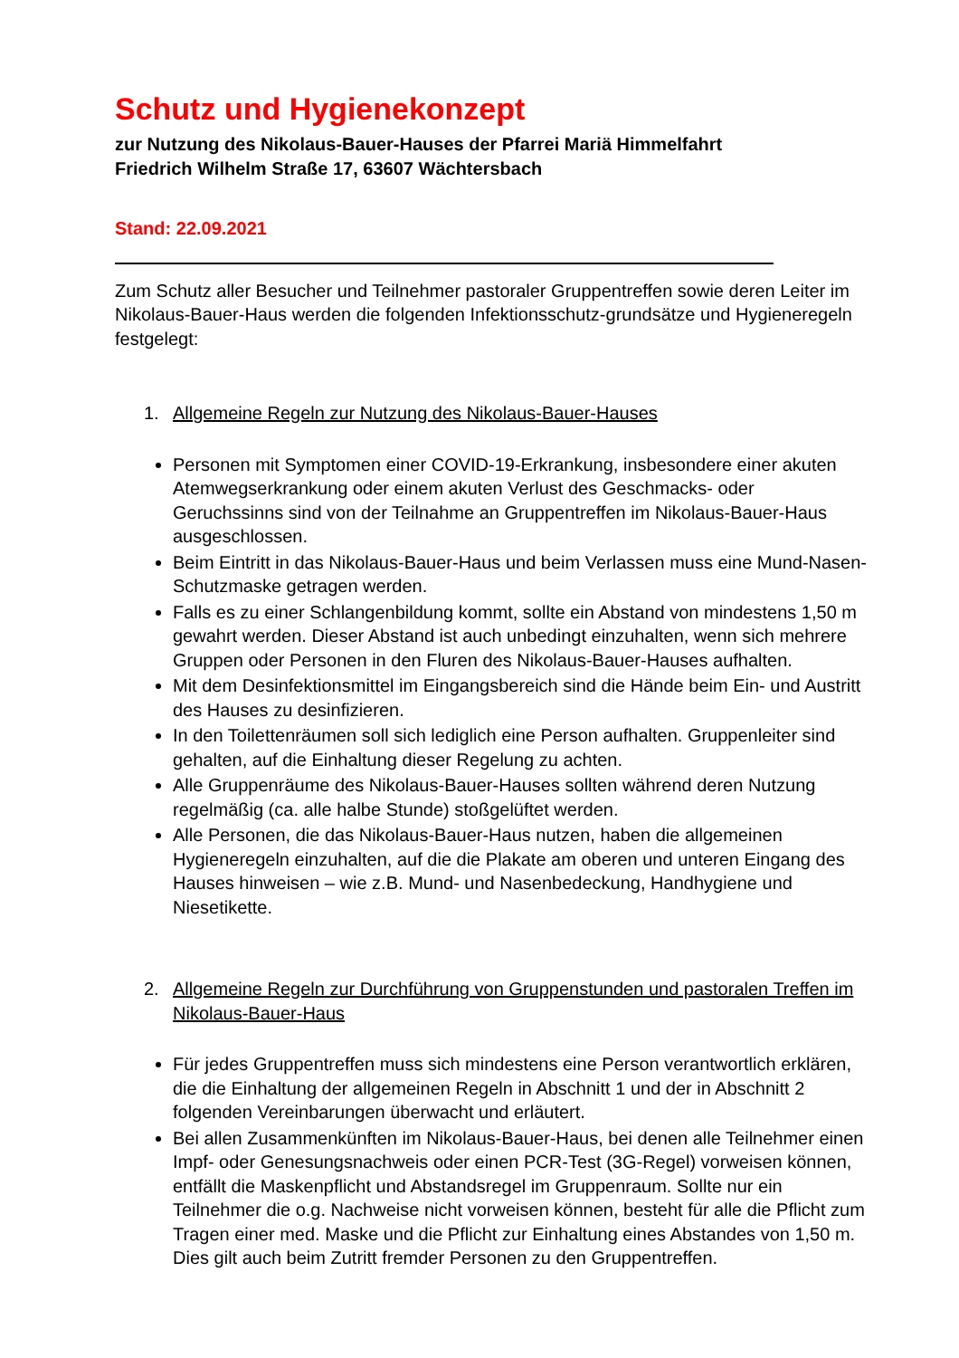Schutz und Hygienekonzept
zur Nutzung des Nikolaus-Bauer-Hauses der Pfarrei Mariä Himmelfahrt
Friedrich Wilhelm Straße 17, 63607 Wächtersbach
Stand: 22.09.2021
Zum Schutz aller Besucher und Teilnehmer pastoraler Gruppentreffen sowie deren Leiter im Nikolaus-Bauer-Haus werden die folgenden Infektionsschutz-grundsätze und Hygieneregeln festgelegt:
1. Allgemeine Regeln zur Nutzung des Nikolaus-Bauer-Hauses
Personen mit Symptomen einer COVID-19-Erkrankung, insbesondere einer akuten Atemwegserkrankung oder einem akuten Verlust des Geschmacks- oder Geruchssinns sind von der Teilnahme an Gruppentreffen im Nikolaus-Bauer-Haus ausgeschlossen.
Beim Eintritt in das Nikolaus-Bauer-Haus und beim Verlassen muss eine Mund-Nasen-Schutzmaske getragen werden.
Falls es zu einer Schlangenbildung kommt, sollte ein Abstand von mindestens 1,50 m gewahrt werden. Dieser Abstand ist auch unbedingt einzuhalten, wenn sich mehrere Gruppen oder Personen in den Fluren des Nikolaus-Bauer-Hauses aufhalten.
Mit dem Desinfektionsmittel im Eingangsbereich sind die Hände beim Ein- und Austritt des Hauses zu desinfizieren.
In den Toilettenräumen soll sich lediglich eine Person aufhalten. Gruppenleiter sind gehalten, auf die Einhaltung dieser Regelung zu achten.
Alle Gruppenräume des Nikolaus-Bauer-Hauses sollten während deren Nutzung regelmäßig (ca. alle halbe Stunde) stoßgelüftet werden.
Alle Personen, die das Nikolaus-Bauer-Haus nutzen, haben die allgemeinen Hygieneregeln einzuhalten, auf die die Plakate am oberen und unteren Eingang des Hauses hinweisen – wie z.B. Mund- und Nasenbedeckung, Handhygiene und Niesetikette.
2. Allgemeine Regeln zur Durchführung von Gruppenstunden und pastoralen Treffen im Nikolaus-Bauer-Haus
Für jedes Gruppentreffen muss sich mindestens eine Person verantwortlich erklären, die die Einhaltung der allgemeinen Regeln in Abschnitt 1 und der in Abschnitt 2 folgenden Vereinbarungen überwacht und erläutert.
Bei allen Zusammenkünften im Nikolaus-Bauer-Haus, bei denen alle Teilnehmer einen Impf- oder Genesungsnachweis oder einen PCR-Test (3G-Regel) vorweisen können, entfällt die Maskenpflicht und Abstandsregel im Gruppenraum. Sollte nur ein Teilnehmer die o.g. Nachweise nicht vorweisen können, besteht für alle die Pflicht zum Tragen einer med. Maske und die Pflicht zur Einhaltung eines Abstandes von 1,50 m. Dies gilt auch beim Zutritt fremder Personen zu den Gruppentreffen.